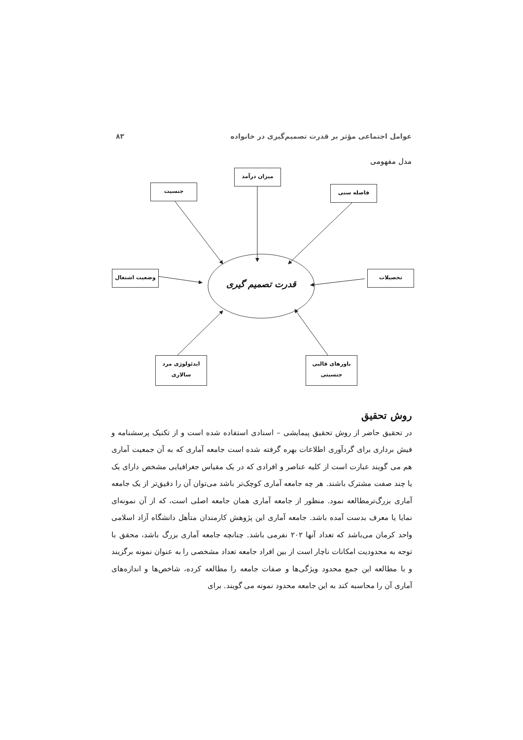عوامل اجتماعی مؤثر بر قدرت تصمیم‌گیری در خانواده ۸۳
مدل مفهومی
میزان درآمد
جنسیت فاصله سنی
وضعیت اشتغال تحصیلات
ایدئولوژی مرد
سالاری
باورهای قالبی
جنسیتی
قدرت تصمیم گیری
روش تحقیق
در تحقیق حاضر از روش تحقیق پیمایشی – اسنادی استفاده شده است و از تکنیک پرسشنامه و فیش برداری برای گردآوری اطلاعات بهره گرفته شده است جامعه آماری که به آن جمعیت آماری هم می گویند عبارت است از کلیه عناصر و افرادی که در یک مقیاس جغرافیایی مشخص دارای یک یا چند صفت مشترک باشند. هر چه جامعه آماری کوچک‌تر باشد می‌توان آن را دقیق‌تر از یک جامعه آماری بزرگ‌ترمطالعه نمود. منظور از جامعه آماری همان جامعه اصلی است، که از آن نمونه‌ای نمایا یا معرف بدست آمده باشد. جامعه آماری این پژوهش کارمندان متأهل دانشگاه آزاد اسلامی واحد کرمان می‌باشد که تعداد آنها ۲۰۲ نفرمی باشد. چنانچه جامعه آماری بزرگ باشد، محقق با توجه به محدودیت امکانات ناچار است از بین افراد جامعه تعداد مشخصی را به عنوان نمونه برگزیند و با مطالعه این جمع محدود ویژگی‌ها و صفات جامعه را مطالعه کرده، شاخص‌ها و اندازه‌های آماری آن را محاسبه کند به این جامعه محدود نمونه می گویند. برای